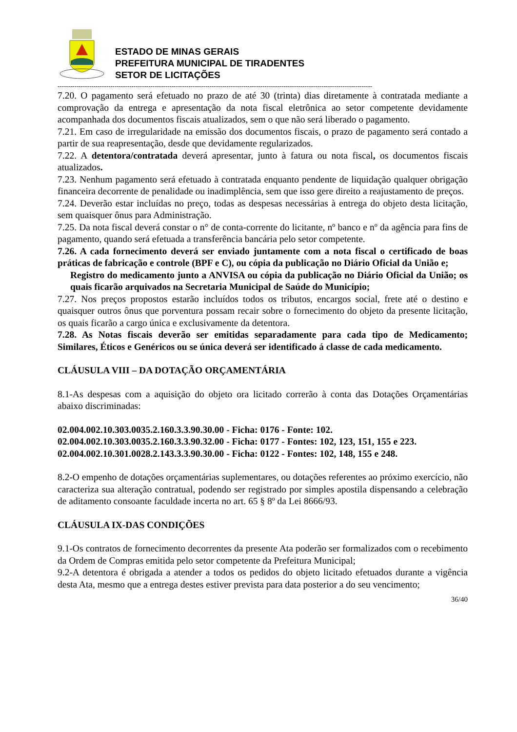ESTADO DE MINAS GERAIS
PREFEITURA MUNICIPAL DE TIRADENTES
SETOR DE LICITAÇÕES
-----------------------------------------------------------------------------------------------------------------------------------------------------
7.20. O pagamento será efetuado no prazo de até 30 (trinta) dias diretamente à contratada mediante a comprovação da entrega e apresentação da nota fiscal eletrônica ao setor competente devidamente acompanhada dos documentos fiscais atualizados, sem o que não será liberado o pagamento.
7.21. Em caso de irregularidade na emissão dos documentos fiscais, o prazo de pagamento será contado a partir de sua reapresentação, desde que devidamente regularizados.
7.22. A detentora/contratada deverá apresentar, junto à fatura ou nota fiscal, os documentos fiscais atualizados.
7.23. Nenhum pagamento será efetuado à contratada enquanto pendente de liquidação qualquer obrigação financeira decorrente de penalidade ou inadimplência, sem que isso gere direito a reajustamento de preços.
7.24. Deverão estar incluídas no preço, todas as despesas necessárias à entrega do objeto desta licitação, sem quaisquer ônus para Administração.
7.25. Da nota fiscal deverá constar o n° de conta-corrente do licitante, nº banco e nº da agência para fins de pagamento, quando será efetuada a transferência bancária pelo setor competente.
7.26. A cada fornecimento deverá ser enviado juntamente com a nota fiscal o certificado de boas práticas de fabricação e controle (BPF e C), ou cópia da publicação no Diário Oficial da União e;
Registro do medicamento junto a ANVISA ou cópia da publicação no Diário Oficial da União; os quais ficarão arquivados na Secretaria Municipal de Saúde do Município;
7.27. Nos preços propostos estarão incluídos todos os tributos, encargos social, frete até o destino e quaisquer outros ônus que porventura possam recair sobre o fornecimento do objeto da presente licitação, os quais ficarão a cargo única e exclusivamente da detentora.
7.28. As Notas fiscais deverão ser emitidas separadamente para cada tipo de Medicamento; Similares, Éticos e Genéricos ou se única deverá ser identificado á classe de cada medicamento.
CLÁUSULA VIII – DA DOTAÇÃO ORÇAMENTÁRIA
8.1-As despesas com a aquisição do objeto ora licitado correrão à conta das Dotações Orçamentárias abaixo discriminadas:
02.004.002.10.303.0035.2.160.3.3.90.30.00 - Ficha: 0176 - Fonte: 102.
02.004.002.10.303.0035.2.160.3.3.90.32.00 - Ficha: 0177 - Fontes: 102, 123, 151, 155 e 223.
02.004.002.10.301.0028.2.143.3.3.90.30.00 - Ficha: 0122 - Fontes: 102, 148, 155 e 248.
8.2-O empenho de dotações orçamentárias suplementares, ou dotações referentes ao próximo exercício, não caracteriza sua alteração contratual, podendo ser registrado por simples apostila dispensando a celebração de aditamento consoante faculdade incerta no art. 65 § 8º da Lei 8666/93.
CLÁUSULA IX-DAS CONDIÇÕES
9.1-Os contratos de fornecimento decorrentes da presente Ata poderão ser formalizados com o recebimento da Ordem de Compras emitida pelo setor competente da Prefeitura Municipal;
9.2-A detentora é obrigada a atender a todos os pedidos do objeto licitado efetuados durante a vigência desta Ata, mesmo que a entrega destes estiver prevista para data posterior a do seu vencimento;
36/40